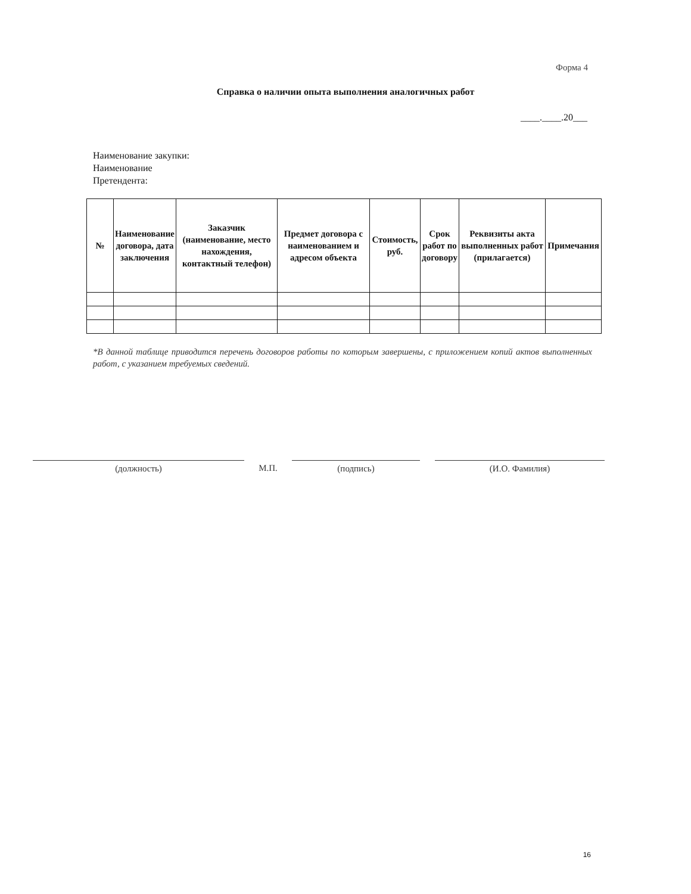Форма 4
Справка о наличии опыта выполнения аналогичных работ
____.____.20___
Наименование закупки:
Наименование
Претендента:
| № | Наименование договора, дата заключения | Заказчик (наименование, место нахождения, контактный телефон) | Предмет договора с наименованием и адресом объекта | Стоимость, руб. | Срок работ по договору | Реквизиты акта выполненных работ (прилагается) | Примечания |
| --- | --- | --- | --- | --- | --- | --- | --- |
*В данной таблице приводится перечень договоров работы по которым завершены, с приложением копий актов выполненных работ, с указанием требуемых сведений.
(должность) М.П. (подпись) (И.О. Фамилия)
16